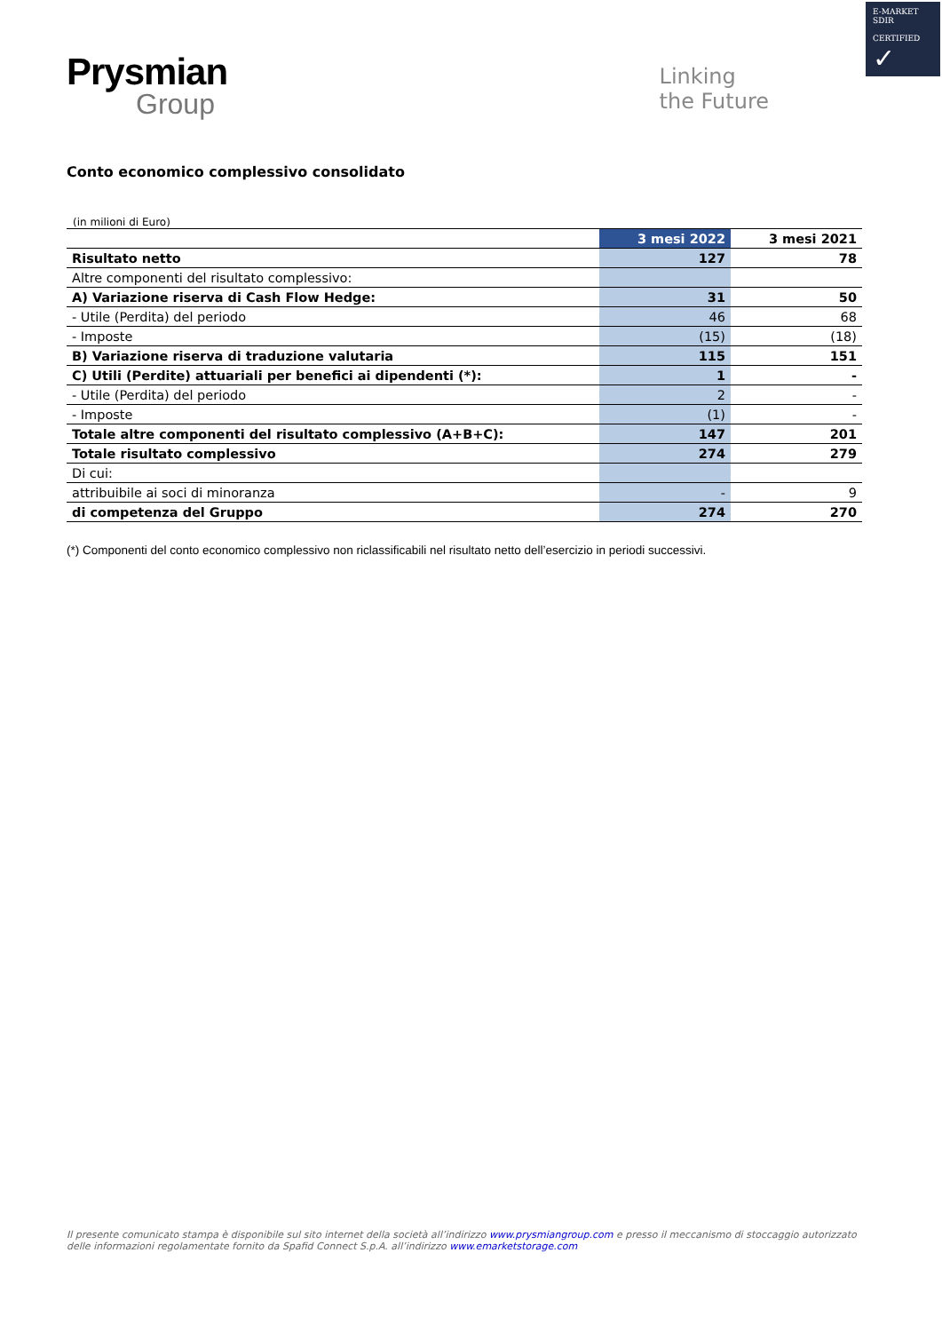E-MARKET
SDIR
CERTIFIED
✓
Prysmian
Group
Linking
the Future
Conto economico complessivo consolidato
(in milioni di Euro)
| | 3 mesi 2022 | 3 mesi 2021 |
| --- | --- | --- |
| Risultato netto | 127 | 78 |
| Altre componenti del risultato complessivo: | | |
| A) Variazione riserva di Cash Flow Hedge: | 31 | 50 |
| - Utile (Perdita) del periodo | 46 | 68 |
| - Imposte | (15) | (18) |
| B) Variazione riserva di traduzione valutaria | 115 | 151 |
| C) Utili (Perdite) attuariali per benefici ai dipendenti (*): | 1 | - |
| - Utile (Perdita) del periodo | 2 | - |
| - Imposte | (1) | - |
| Totale altre componenti del risultato complessivo (A+B+C): | 147 | 201 |
| Totale risultato complessivo | 274 | 279 |
| Di cui: | | |
| attribuibile ai soci di minoranza | - | 9 |
| di competenza del Gruppo | 274 | 270 |
(*) Componenti del conto economico complessivo non riclassificabili nel risultato netto dell’esercizio in periodi successivi.
Il presente comunicato stampa è disponibile sul sito internet della società all’indirizzo www.prysmiangroup.com e presso il meccanismo di stoccaggio autorizzato delle informazioni regolamentate fornito da Spafid Connect S.p.A. all’indirizzo www.emarketstorage.com